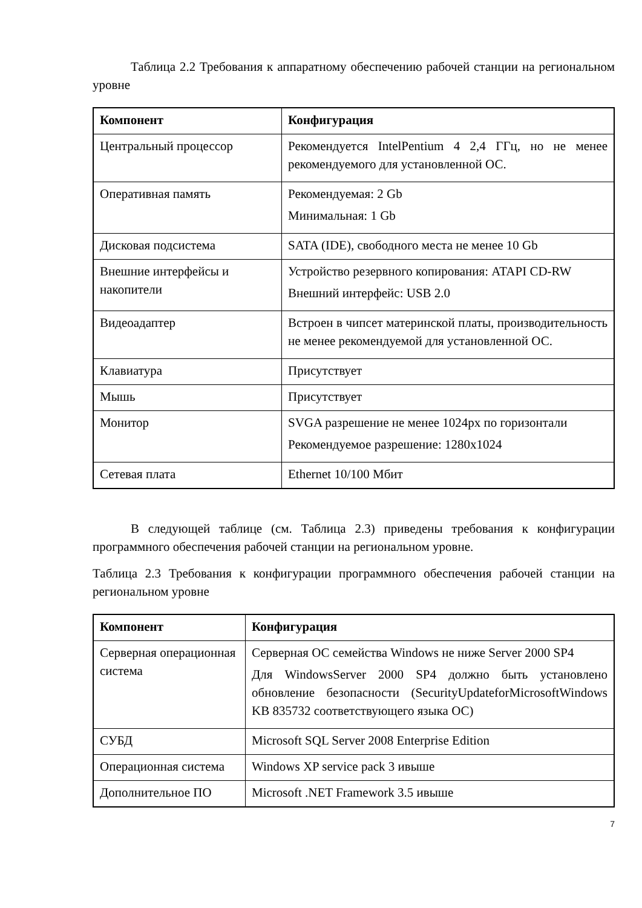Таблица 2.2 Требования к аппаратному обеспечению рабочей станции на региональном уровне
| Компонент | Конфигурация |
| --- | --- |
| Центральный процессор | Рекомендуется IntelPentium 4 2,4 ГГц, но не менее рекомендуемого для установленной ОС. |
| Оперативная память | Рекомендуемая: 2 Gb Минимальная: 1 Gb |
| Дисковая подсистема | SATA (IDE), свободного места не менее 10 Gb |
| Внешние интерфейсы и накопители | Устройство резервного копирования: ATAPI CD-RW Внешний интерфейс: USB 2.0 |
| Видеоадаптер | Встроен в чипсет материнской платы, производительность не менее рекомендуемой для установленной ОС. |
| Клавиатура | Присутствует |
| Мышь | Присутствует |
| Монитор | SVGA разрешение не менее 1024px по горизонтали Рекомендуемое разрешение: 1280x1024 |
| Сетевая плата | Ethernet 10/100 Мбит |
В следующей таблице (см. Таблица 2.3) приведены требования к конфигурации программного обеспечения рабочей станции на региональном уровне.
Таблица 2.3 Требования к конфигурации программного обеспечения рабочей станции на региональном уровне
| Компонент | Конфигурация |
| --- | --- |
| Серверная операционная система | Серверная ОС семейства Windows не ниже Server 2000 SP4 Для WindowsServer 2000 SP4 должно быть установлено обновление безопасности (SecurityUpdateforMicrosoftWindows KB 835732 соответствующего языка ОС) |
| СУБД | Microsoft SQL Server 2008 Enterprise Edition |
| Операционная система | Windows XP service pack 3 ивыше |
| Дополнительное ПО | Microsoft .NET Framework 3.5 ивыше |
7